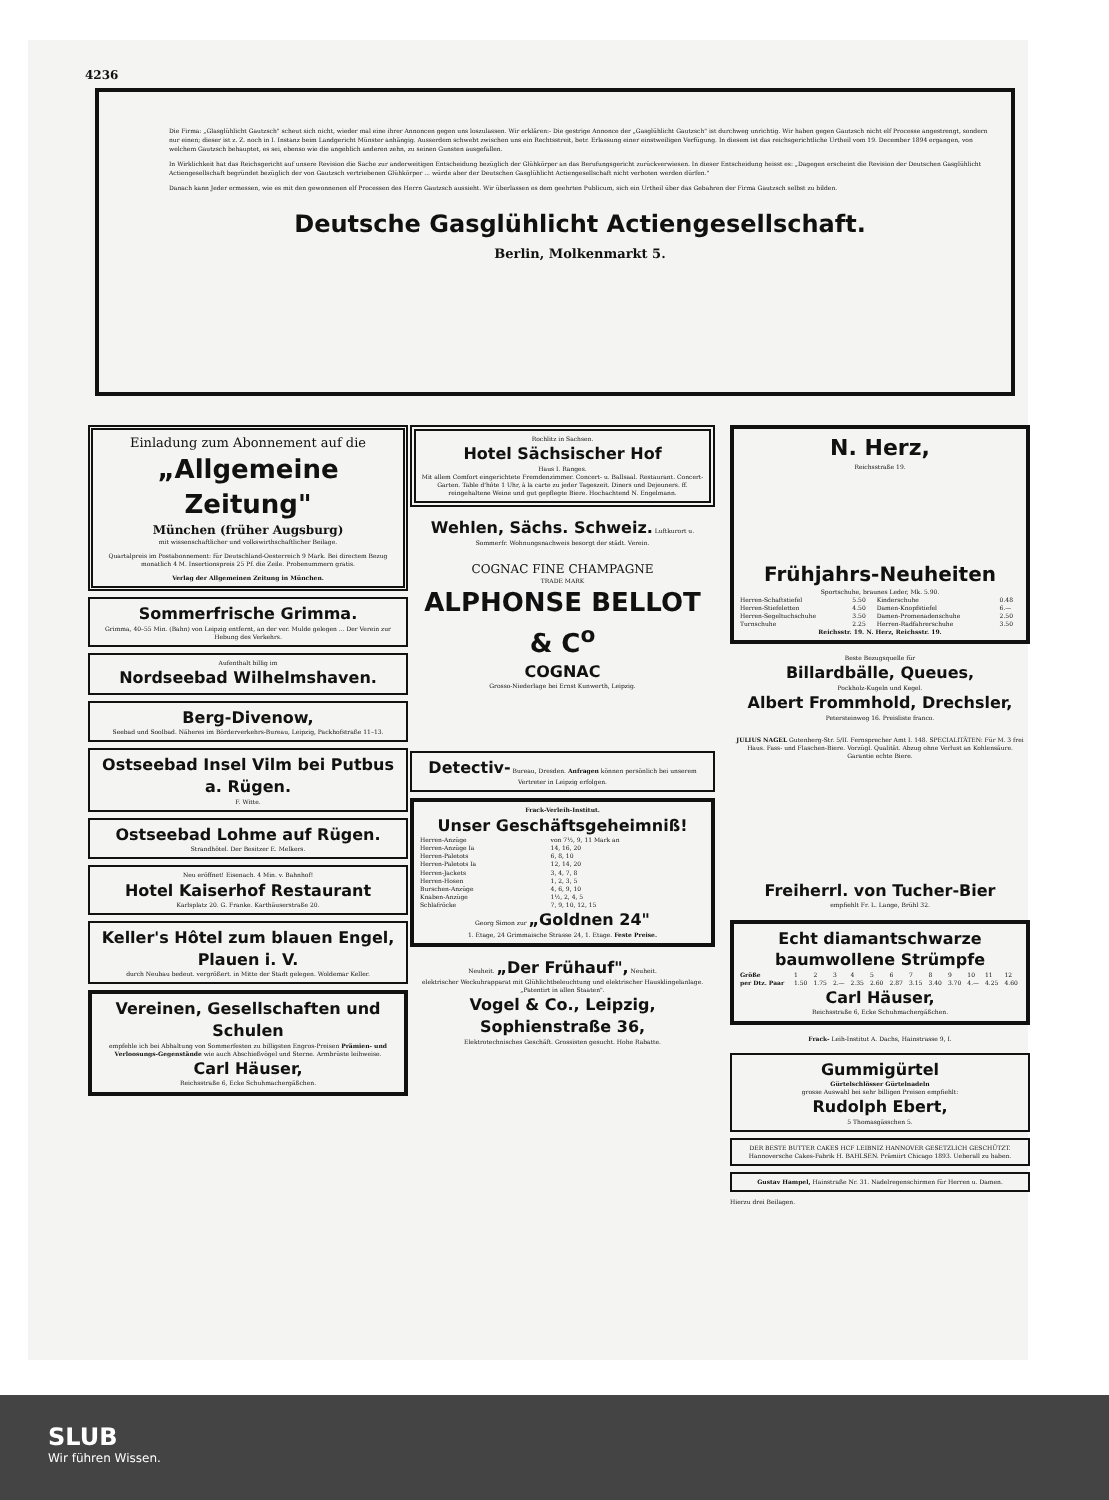4236
Die Firma: „Glasglühlicht Gautzsch" scheut sich nicht, wieder mal eine ihrer Annoncen gegen uns loszulassen. Wir erklären:- Die gestrige Annonce der „Gasglühlicht Gautzsch" ist durchweg unrichtig. Wir haben gegen Gautzsch nicht elf Processe angestrengt, sondern nur einen; dieser ist z. Z. noch in I. Instanz beim Landgericht Münster anhängig. Ausserdem schwebt zwischen uns ein Rechtsstreit, betr. Erlassung einer einstweiligen Verfügung. In diesem ist das reichsgerichtliche Urtheil vom 19. December 1894 ergangen, von welchem Gautzsch behauptet, es sei, ebenso wie die angeblich anderen zehn, zu seinen Gunsten ausgefallen.
In Wirklichkeit hat das Reichsgericht auf unsere Revision die Sache zur anderweitigen Entscheidung bezüglich der Glühkörper an das Berufungsgericht zurückverwiesen. In dieser Entscheidung heisst es: „Dagegen erscheint die Revision der Deutschen Gasglühlicht Actiengesellschaft begründet bezüglich der von Gautzsch vertriebenen Glühkörper ... würde aber der Deutschen Gasglühlicht Actiengesellschaft nicht verboten werden dürfen."
Danach kann Jeder ermessen, wie es mit den gewonnenen elf Processen des Herrn Gautzsch aussieht. Wir überlassen es dem geehrten Publicum, sich ein Urtheil über das Gebahren der Firma Gautzsch selbst zu bilden.
Deutsche Gasglühlicht Actiengesellschaft.
Berlin, Molkenmarkt 5.
Einladung zum Abonnement auf die
„Allgemeine Zeitung"
München (früher Augsburg)
mit wissenschaftlicher und volkswirthschaftlicher Beilage.
Quartalpreis im Postabonnement: für Deutschland-Oesterreich 9 Mark. Bei directem Bezug monatlich 4 M. Insertionspreis 25 Pf. die Zeile. Probenummern gratis.
Verlag der Allgemeinen Zeitung in München.
Sommerfrische Grimma.
Grimma, 40–55 Min. (Bahn) von Leipzig entfernt, an der ver. Mulde gelegen ... Der Verein zur Hebung des Verkehrs.
Aufenthalt billig im
Nordseebad Wilhelmshaven.
Berg-Divenow,
Seebad und Soolbad. Näheres im Börderverkehrs-Bureau, Leipzig, Packhofstraße 11–13.
Ostseebad Insel Vilm bei Putbus a. Rügen.
F. Witte.
Ostseebad Lohme auf Rügen.
Strandhôtel. Der Besitzer E. Melkers.
Neu eröffnet! Eisenach. 4 Min. v. Bahnhof!
Hotel Kaiserhof Restaurant
Karlsplatz 20. G. Franke. Karthäuserstraße 20.
Keller's Hôtel zum blauen Engel, Plauen i. V.
durch Neubau bedeut. vergrößert. in Mitte der Stadt gelegen. Woldemar Keller.
Vereinen, Gesellschaften und Schulen
empfehle ich bei Abhaltung von Sommerfesten zu billigsten Engros-Preisen Prämien- und Verloosungs-Gegenstände wie auch Abschießvögel und Sterne. Armbrüste leihweise.
Carl Häuser,
Reichsstraße 6, Ecke Schuhmachergäßchen.
Rochlitz in Sachsen.
Hotel Sächsischer Hof
Haus I. Ranges.
Mit allem Comfort eingerichtete Fremdenzimmer. Concert- u. Ballsaal. Restaurant. Concert-Garten. Table d'hôte 1 Uhr, à la carte zu jeder Tageszeit. Diners und Dejeuners. ff. reingehaltene Weine und gut gepflegte Biere. Hochachtend N. Engelmann.
Wehlen, Sächs. Schweiz. Luftkurort u. Sommerfr. Wohnungsnachweis besorgt der städt. Verein.
COGNAC FINE CHAMPAGNE
TRADE MARK
ALPHONSE BELLOT & C<sup>o</sup>
COGNAC
Grosso-Niederlage bei Ernst Kunwerth, Leipzig.
Detectiv- Bureau, Dresden. Anfragen können persönlich bei unserem Vertreter in Leipzig erfolgen.
Frack-Verleih-Institut.
Unser Geschäftsgeheimniß!
| Herren-Anzüge | von 7½, 9, 11 Mark an |
| Herren-Anzüge Ia | 14, 16, 20 |
| Herren-Paletots | 6, 8, 10 |
| Herren-Paletots Ia | 12, 14, 20 |
| Herren-Jackets | 3, 4, 7, 8 |
| Herren-Hosen | 1, 2, 3, 5 |
| Burschen-Anzüge | 4, 6, 9, 10 |
| Knaben-Anzüge | 1½, 2, 4, 5 |
| Schlafröcke | 7, 9, 10, 12, 15 |
Georg Simon zur „Goldnen 24"
1. Etage, 24 Grimmaische Strasse 24, 1. Etage. Feste Preise.
Neuheit. „Der Frühauf", Neuheit.
elektrischer Weckuhrapparat mit Glühlichtbeleuchtung und elektrischer Hausklingelanlage. „Patentirt in allen Staaten".
Vogel & Co., Leipzig, Sophienstraße 36,
Elektrotechnisches Geschäft. Grossisten gesucht. Hohe Rabatte.
N. Herz,
Reichsstraße 19.
Frühjahrs-Neuheiten
Sportschuhe, braunes Leder, Mk. 5.90.
| Herren-Schaftstiefel | 5.50 | Kinderschuhe | 0.48 |
| Herren-Stiefeletten | 4.50 | Damen-Knopfstiefel | 6.— |
| Herren-Segeltuchschuhe | 3.50 | Damen-Promenadenschuhe | 2.50 |
| Turnschuhe | 2.25 | Herren-Radfahrerschuhe | 3.50 |
Reichsstr. 19. N. Herz, Reichsstr. 19.
Beste Bezugsquelle für
Billardbälle, Queues,
Pockholz-Kugeln und Kegel.
Albert Frommhold, Drechsler,
Petersteinweg 16. Preisliste franco.
JULIUS NAGEL Gutenberg-Str. 5/II. Fernsprecher Amt I. 148. SPECIALITÄTEN: Für M. 3 frei Haus. Fass- und Flaschen-Biere. Vorzügl. Qualität. Abzug ohne Verlust an Kohlensäure. Garantie echte Biere.
Freiherrl. von Tucher-Bier
empfiehlt Fr. L. Lange, Brühl 32.
Echt diamantschwarze baumwollene Strümpfe
| Größe | 1 | 2 | 3 | 4 | 5 | 6 | 7 | 8 | 9 | 10 | 11 | 12 |
| per Dtz. Paar | 1.50 | 1.75 | 2.— | 2.35 | 2.60 | 2.87 | 3.15 | 3.40 | 3.70 | 4.— | 4.25 | 4.60 |
Carl Häuser,
Reichsstraße 6, Ecke Schuhmachergäßchen.
Frack- Leih-Institut A. Dachs, Hainstrasse 9, I.
Gummigürtel
Gürtelschlösser Gürtelnadeln
grosse Auswahl bei sehr billigen Preisen empfiehlt:
Rudolph Ebert,
5 Thomasgässchen 5.
DER BESTE BUTTER CAKES HCF LEIBNIZ HANNOVER GESETZLICH GESCHÜTZT. Hannoversche Cakes-Fabrik H. BAHLSEN. Prämiirt Chicago 1893. Ueberall zu haben.
Gustav Hampel, Hainstraße Nr. 31. Nadelregenschirmen für Herren u. Damen.
Hierzu drei Beilagen.
SLUB
Wir führen Wissen.